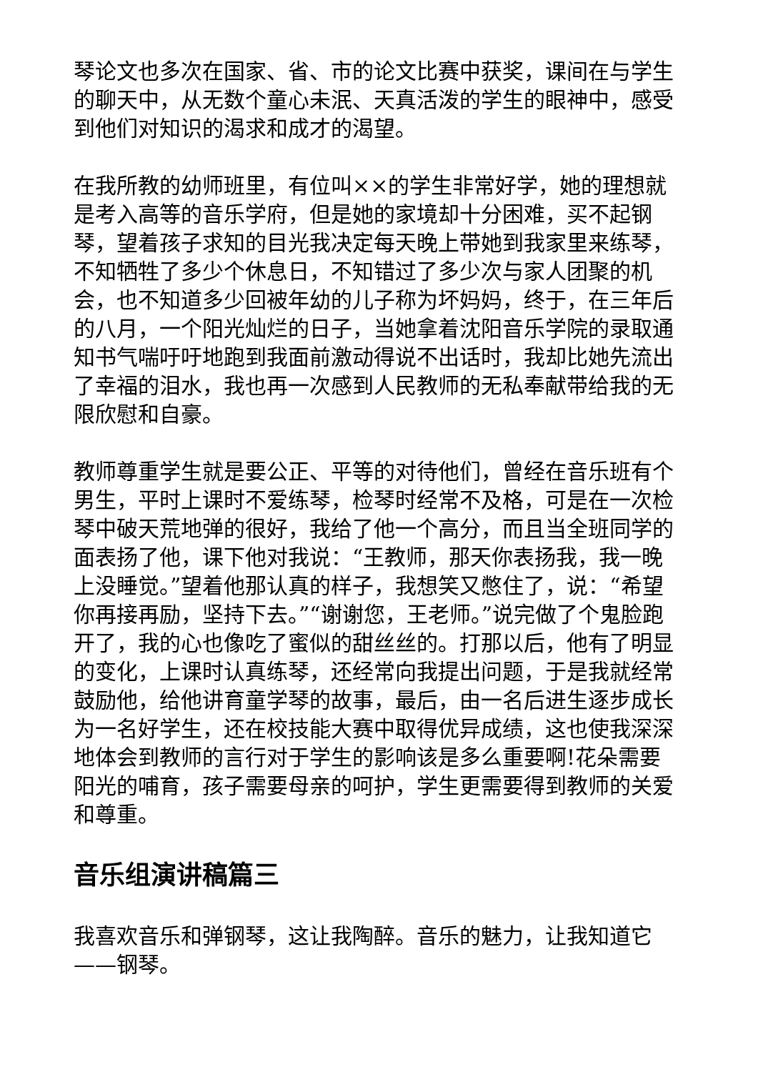琴论文也多次在国家、省、市的论文比赛中获奖，课间在与学生的聊天中，从无数个童心未泯、天真活泼的学生的眼神中，感受到他们对知识的渴求和成才的渴望。
在我所教的幼师班里，有位叫××的学生非常好学，她的理想就是考入高等的音乐学府，但是她的家境却十分困难，买不起钢琴，望着孩子求知的目光我决定每天晚上带她到我家里来练琴，不知牺牲了多少个休息日，不知错过了多少次与家人团聚的机会，也不知道多少回被年幼的儿子称为坏妈妈，终于，在三年后的八月，一个阳光灿烂的日子，当她拿着沈阳音乐学院的录取通知书气喘吁吁地跑到我面前激动得说不出话时，我却比她先流出了幸福的泪水，我也再一次感到人民教师的无私奉献带给我的无限欣慰和自豪。
教师尊重学生就是要公正、平等的对待他们，曾经在音乐班有个男生，平时上课时不爱练琴，检琴时经常不及格，可是在一次检琴中破天荒地弹的很好，我给了他一个高分，而且当全班同学的面表扬了他，课下他对我说：“王教师，那天你表扬我，我一晚上没睡觉。”望着他那认真的样子，我想笑又憋住了，说：“希望你再接再励，坚持下去。”“谢谢您，王老师。”说完做了个鬼脸跑开了，我的心也像吃了蜜似的甜丝丝的。打那以后，他有了明显的变化，上课时认真练琴，还经常向我提出问题，于是我就经常鼓励他，给他讲育童学琴的故事，最后，由一名后进生逐步成长为一名好学生，还在校技能大赛中取得优异成绩，这也使我深深地体会到教师的言行对于学生的影响该是多么重要啊!花朵需要阳光的哺育，孩子需要母亲的呵护，学生更需要得到教师的关爱和尊重。
音乐组演讲稿篇三
我喜欢音乐和弹钢琴，这让我陶醉。音乐的魅力，让我知道它——钢琴。